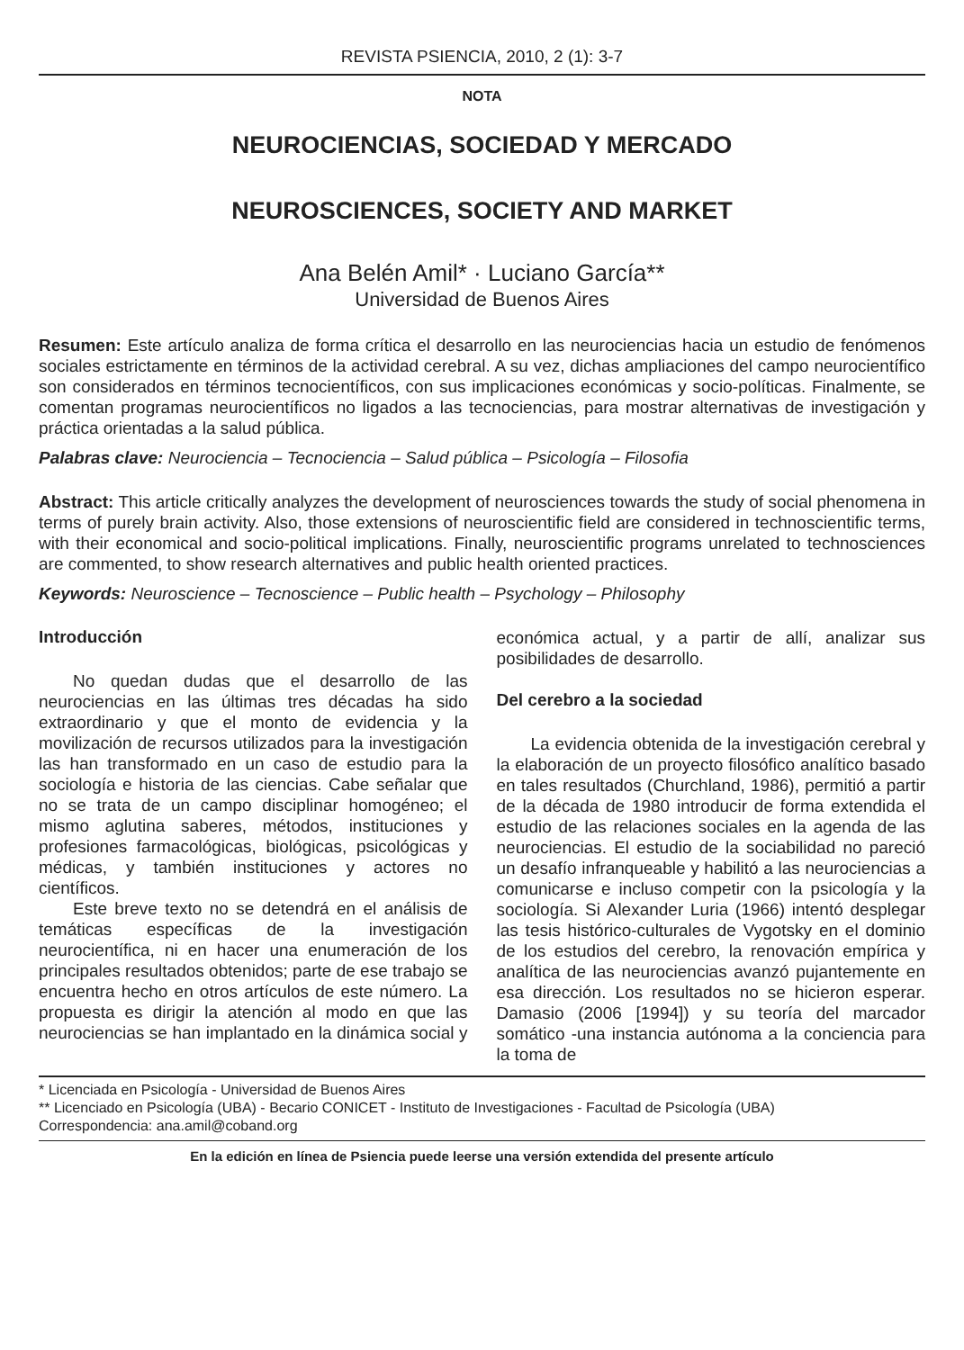REVISTA PSIENCIA, 2010, 2 (1): 3-7
NOTA
NEUROCIENCIAS, SOCIEDAD Y MERCADO
NEUROSCIENCES, SOCIETY AND MARKET
Ana Belén Amil* · Luciano García**
Universidad de Buenos Aires
Resumen: Este artículo analiza de forma crítica el desarrollo en las neurociencias hacia un estudio de fenómenos sociales estrictamente en términos de la actividad cerebral. A su vez, dichas ampliaciones del campo neurocientífico son considerados en términos tecnocientíficos, con sus implicaciones económicas y socio-políticas. Finalmente, se comentan programas neurocientíficos no ligados a las tecnociencias, para mostrar alternativas de investigación y práctica orientadas a la salud pública.
Palabras clave: Neurociencia – Tecnociencia – Salud pública – Psicología – Filosofia
Abstract: This article critically analyzes the development of neurosciences towards the study of social phenomena in terms of purely brain activity. Also, those extensions of neuroscientific field are considered in technoscientific terms, with their economical and socio-political implications. Finally, neuroscientific programs unrelated to technosciences are commented, to show research alternatives and public health oriented practices.
Keywords: Neuroscience – Tecnoscience – Public health – Psychology – Philosophy
Introducción
No quedan dudas que el desarrollo de las neurociencias en las últimas tres décadas ha sido extraordinario y que el monto de evidencia y la movilización de recursos utilizados para la investigación las han transformado en un caso de estudio para la sociología e historia de las ciencias. Cabe señalar que no se trata de un campo disciplinar homogéneo; el mismo aglutina saberes, métodos, instituciones y profesiones farmacológicas, biológicas, psicológicas y médicas, y también instituciones y actores no científicos.
Este breve texto no se detendrá en el análisis de temáticas específicas de la investigación neurocientífica, ni en hacer una enumeración de los principales resultados obtenidos; parte de ese trabajo se encuentra hecho en otros artículos de este número. La propuesta es dirigir la atención al modo en que las neurociencias se han implantado en la dinámica social y económica actual, y a partir de allí, analizar sus posibilidades de desarrollo.
Del cerebro a la sociedad
La evidencia obtenida de la investigación cerebral y la elaboración de un proyecto filosófico analítico basado en tales resultados (Churchland, 1986), permitió a partir de la década de 1980 introducir de forma extendida el estudio de las relaciones sociales en la agenda de las neurociencias. El estudio de la sociabilidad no pareció un desafío infranqueable y habilitó a las neurociencias a comunicarse e incluso competir con la psicología y la sociología. Si Alexander Luria (1966) intentó desplegar las tesis histórico-culturales de Vygotsky en el dominio de los estudios del cerebro, la renovación empírica y analítica de las neurociencias avanzó pujantemente en esa dirección. Los resultados no se hicieron esperar. Damasio (2006 [1994]) y su teoría del marcador somático -una instancia autónoma a la conciencia para la toma de
* Licenciada en Psicología - Universidad de Buenos Aires
** Licenciado en Psicología (UBA) - Becario CONICET - Instituto de Investigaciones - Facultad de Psicología (UBA)
Correspondencia: ana.amil@coband.org
En la edición en línea de Psiencia puede leerse una versión extendida del presente artículo